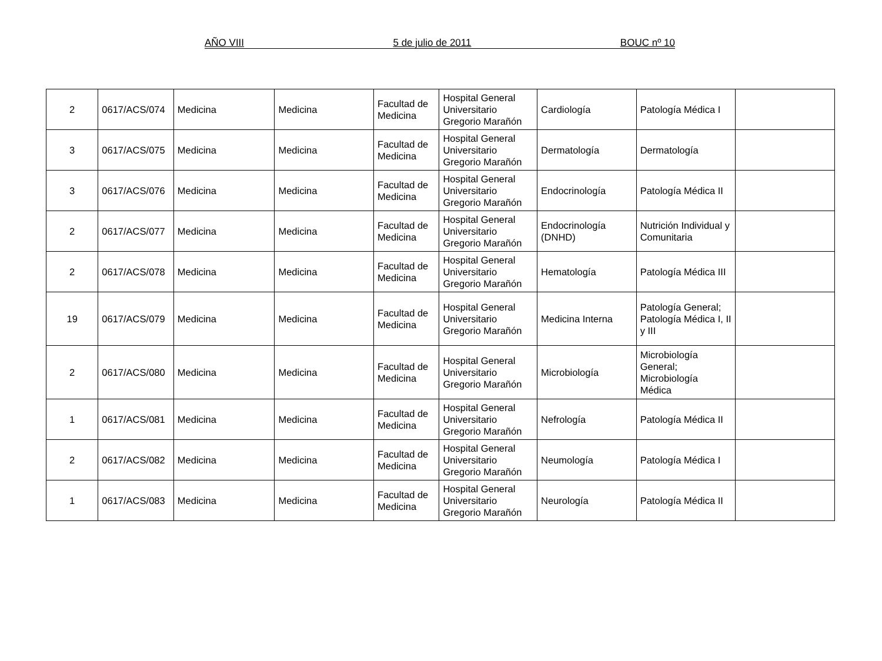AÑO VIII 5 de julio de 2011 BOUC nº 10
| 2 | 0617/ACS/074 | Medicina | Medicina | Facultad de Medicina | Hospital General Universitario Gregorio Marañón | Cardiología | Patología Médica I | |
| 3 | 0617/ACS/075 | Medicina | Medicina | Facultad de Medicina | Hospital General Universitario Gregorio Marañón | Dermatología | Dermatología | |
| 3 | 0617/ACS/076 | Medicina | Medicina | Facultad de Medicina | Hospital General Universitario Gregorio Marañón | Endocrinología | Patología Médica II | |
| 2 | 0617/ACS/077 | Medicina | Medicina | Facultad de Medicina | Hospital General Universitario Gregorio Marañón | Endocrinología (DNHD) | Nutrición Individual y Comunitaria | |
| 2 | 0617/ACS/078 | Medicina | Medicina | Facultad de Medicina | Hospital General Universitario Gregorio Marañón | Hematología | Patología Médica III | |
| 19 | 0617/ACS/079 | Medicina | Medicina | Facultad de Medicina | Hospital General Universitario Gregorio Marañón | Medicina Interna | Patología General; Patología Médica I, II y III | |
| 2 | 0617/ACS/080 | Medicina | Medicina | Facultad de Medicina | Hospital General Universitario Gregorio Marañón | Microbiología | Microbiología General; Microbiología Médica | |
| 1 | 0617/ACS/081 | Medicina | Medicina | Facultad de Medicina | Hospital General Universitario Gregorio Marañón | Nefrología | Patología Médica II | |
| 2 | 0617/ACS/082 | Medicina | Medicina | Facultad de Medicina | Hospital General Universitario Gregorio Marañón | Neumología | Patología Médica I | |
| 1 | 0617/ACS/083 | Medicina | Medicina | Facultad de Medicina | Hospital General Universitario Gregorio Marañón | Neurología | Patología Médica II | |